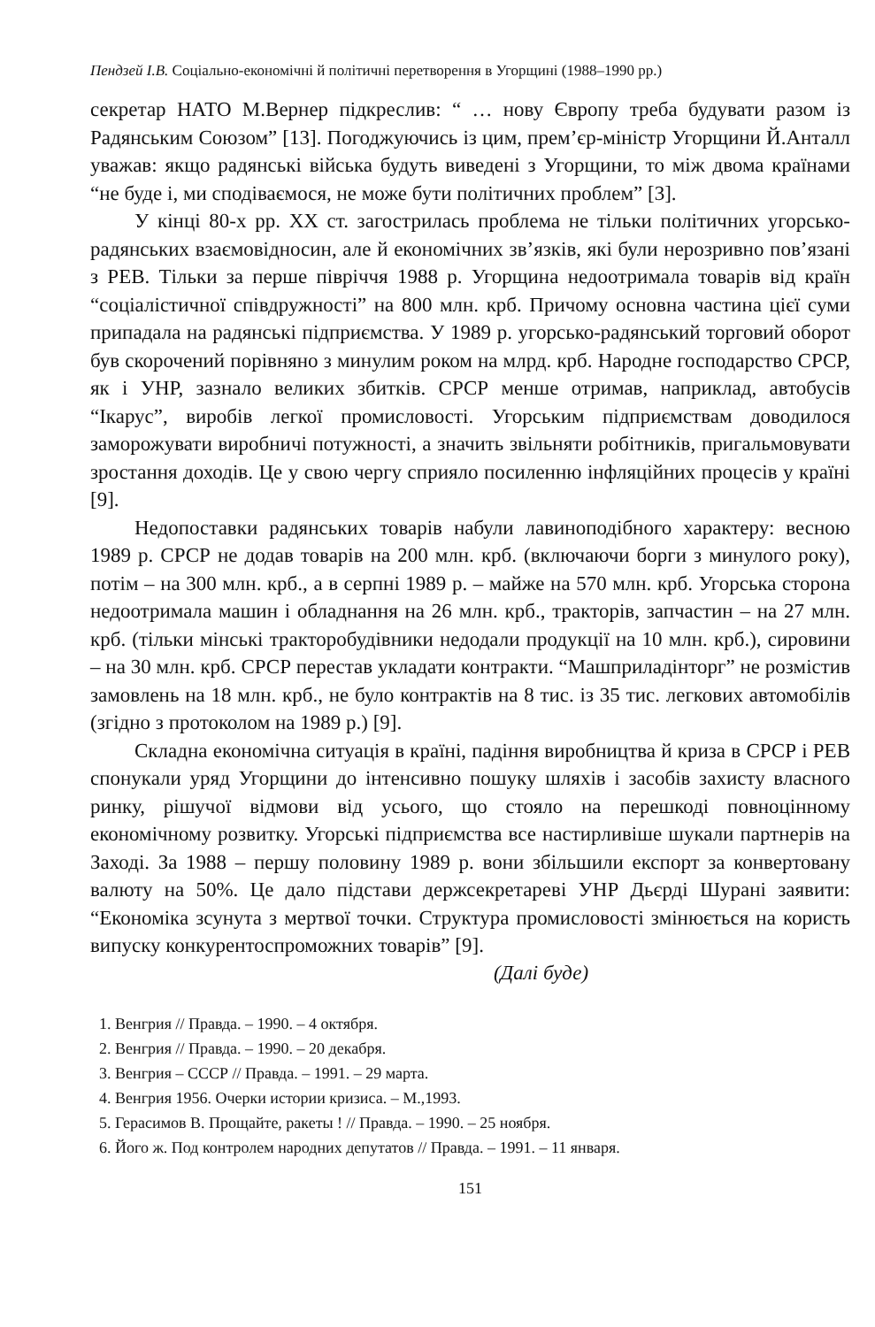Пендзей І.В. Соціально-економічні й політичні перетворення в Угорщині (1988–1990 рр.)
секретар НАТО М.Вернер підкреслив: “ … нову Європу треба будувати разом із Радянським Союзом” [13]. Погоджуючись із цим, прем’єр-міністр Угорщини Й.Анталл уважав: якщо радянські війська будуть виведені з Угорщини, то між двома країнами “не буде і, ми сподіваємося, не може бути політичних проблем” [3].
У кінці 80-х рр. XX ст. загострилась проблема не тільки політичних угорсько-радянських взаємовідносин, але й економічних зв’язків, які були нерозривно пов’язані з РЕВ. Тільки за перше півріччя 1988 р. Угорщина недоотримала товарів від країн “соціалістичної співдружності” на 800 млн. крб. Причому основна частина цієї суми припадала на радянські підприємства. У 1989 р. угорсько-радянський торговий оборот був скорочений порівняно з минулим роком на млрд. крб. Народне господарство СРСР, як і УНР, зазнало великих збитків. СРСР менше отримав, наприклад, автобусів “Ікарус”, виробів легкої промисловості. Угорським підприємствам доводилося заморожувати виробничі потужності, а значить звільняти робітників, пригальмовувати зростання доходів. Це у свою чергу сприяло посиленню інфляційних процесів у країні [9].
Недопоставки радянських товарів набули лавиноподібного характеру: весною 1989 р. СРСР не додав товарів на 200 млн. крб. (включаючи борги з минулого року), потім – на 300 млн. крб., а в серпні 1989 р. – майже на 570 млн. крб. Угорська сторона недоотримала машин і обладнання на 26 млн. крб., тракторів, запчастин – на 27 млн. крб. (тільки мінські тракторобудівники недодали продукції на 10 млн. крб.), сировини – на 30 млн. крб. СРСР перестав укладати контракти. “Машприладінторг” не розмістив замовлень на 18 млн. крб., не було контрактів на 8 тис. із 35 тис. легкових автомобілів (згідно з протоколом на 1989 р.) [9].
Складна економічна ситуація в країні, падіння виробництва й криза в СРСР і РЕВ спонукали уряд Угорщини до інтенсивно пошуку шляхів і засобів захисту власного ринку, рішучої відмови від усього, що стояло на перешкоді повноцінному економічному розвитку. Угорські підприємства все настирливіше шукали партнерів на Заході. За 1988 – першу половину 1989 р. вони збільшили експорт за конвертовану валюту на 50%. Це дало підстави держсекретареві УНР Дьєрді Шурані заявити: “Економіка зсунута з мертвої точки. Структура промисловості змінюється на користь випуску конкурентоспроможних товарів” [9].
(Далі буде)
1. Венгрия // Правда. – 1990. – 4 октября.
2. Венгрия // Правда. – 1990. – 20 декабря.
3. Венгрия – СССР // Правда. – 1991. – 29 марта.
4. Венгрия 1956. Очерки истории кризиса. – М.,1993.
5. Герасимов В. Прощайте, ракеты ! // Правда. – 1990. – 25 ноября.
6. Його ж. Под контролем народних депутатов // Правда. – 1991. – 11 января.
151